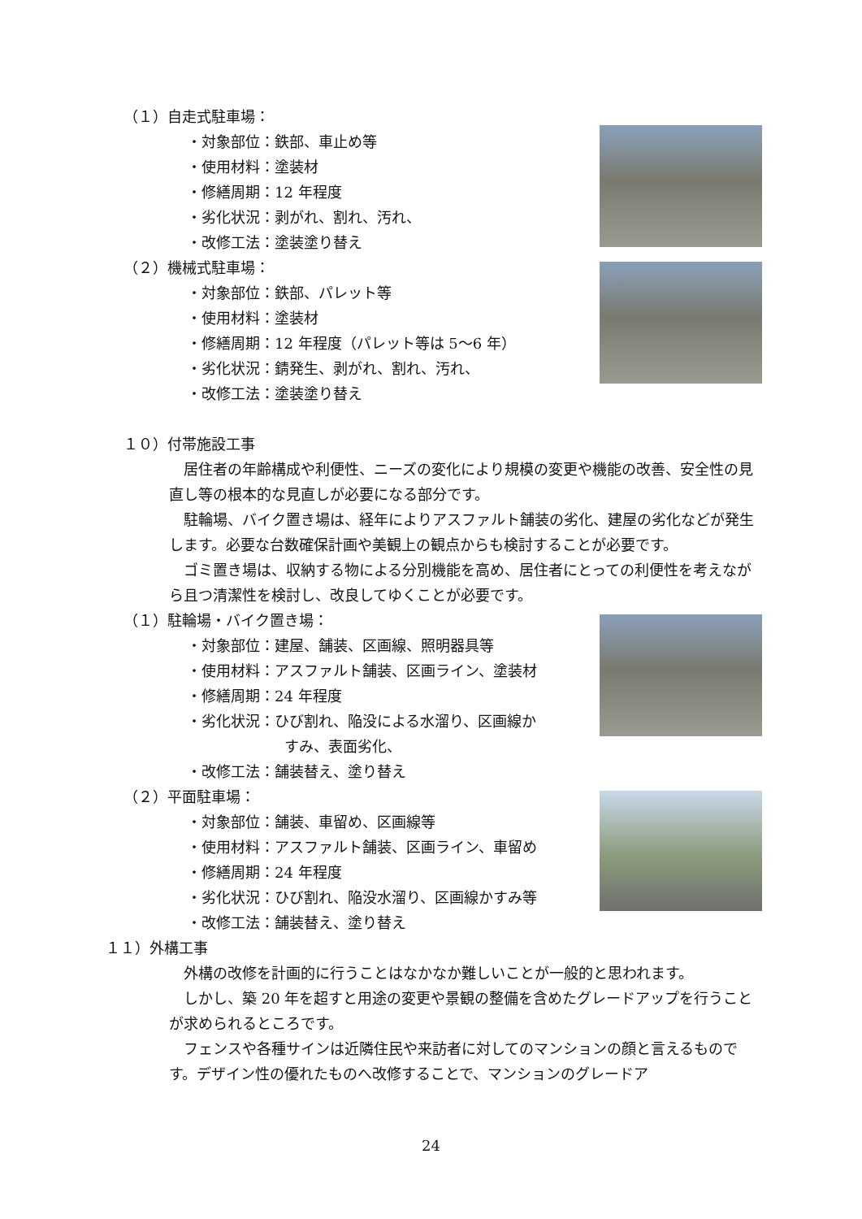（１）自走式駐車場：
・対象部位：鉄部、車止め等
・使用材料：塗装材
・修繕周期：12 年程度
・劣化状況：剥がれ、割れ、汚れ、
・改修工法：塗装塗り替え
（２）機械式駐車場：
・対象部位：鉄部、パレット等
・使用材料：塗装材
・修繕周期：12 年程度（パレット等は 5～6 年）
・劣化状況：錆発生、剥がれ、割れ、汚れ、
・改修工法：塗装塗り替え
１０）付帯施設工事
　居住者の年齢構成や利便性、ニーズの変化により規模の変更や機能の改善、安全性の見直し等の根本的な見直しが必要になる部分です。
　駐輪場、バイク置き場は、経年によりアスファルト舗装の劣化、建屋の劣化などが発生します。必要な台数確保計画や美観上の観点からも検討することが必要です。
　ゴミ置き場は、収納する物による分別機能を高め、居住者にとっての利便性を考えながら且つ清潔性を検討し、改良してゆくことが必要です。
（１）駐輪場・バイク置き場：
・対象部位：建屋、舗装、区画線、照明器具等
・使用材料：アスファルト舗装、区画ライン、塗装材
・修繕周期：24 年程度
・劣化状況：ひび割れ、陥没による水溜り、区画線か
すみ、表面劣化、
・改修工法：舗装替え、塗り替え
（２）平面駐車場：
・対象部位：舗装、車留め、区画線等
・使用材料：アスファルト舗装、区画ライン、車留め
・修繕周期：24 年程度
・劣化状況：ひび割れ、陥没水溜り、区画線かすみ等
・改修工法：舗装替え、塗り替え
１１）外構工事
　外構の改修を計画的に行うことはなかなか難しいことが一般的と思われます。
　しかし、築 20 年を超すと用途の変更や景観の整備を含めたグレードアップを行うことが求められるところです。
　フェンスや各種サインは近隣住民や来訪者に対してのマンションの顔と言えるものです。デザイン性の優れたものへ改修することで、マンションのグレードア
24